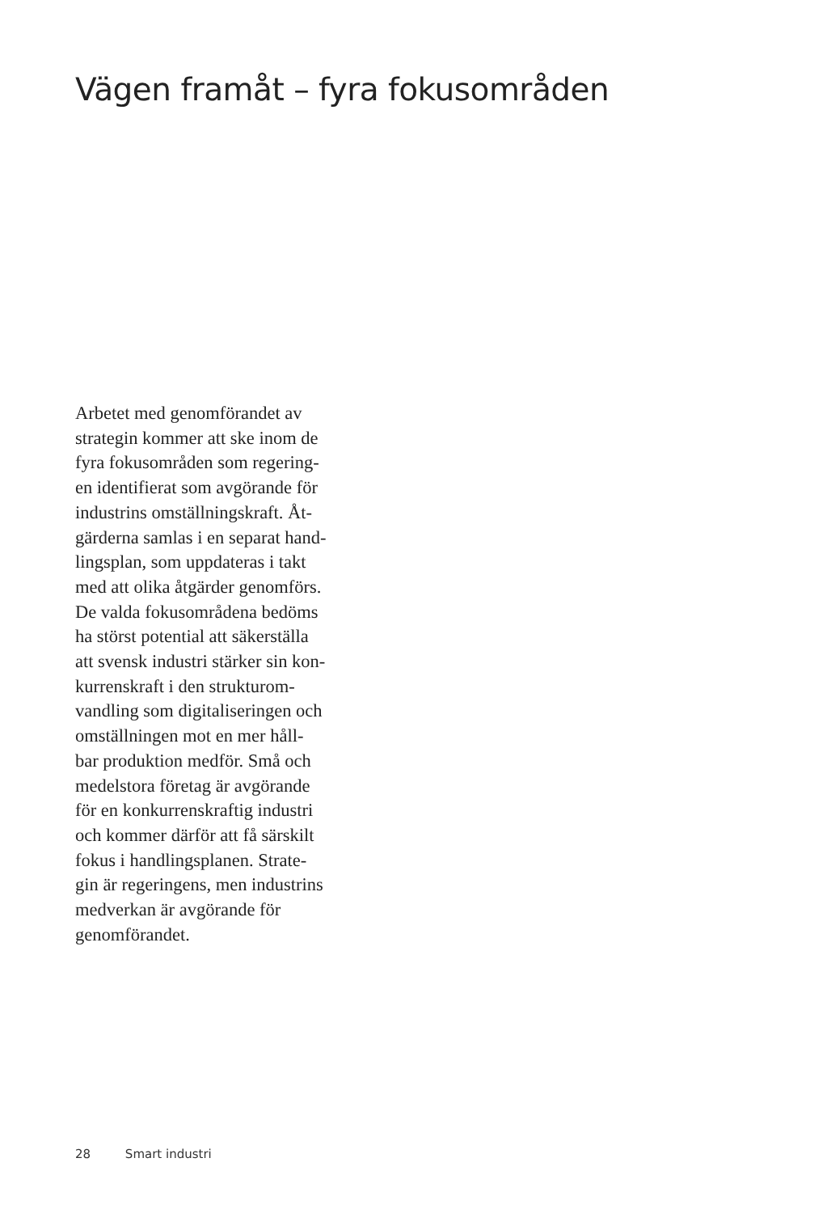Vägen framåt – fyra fokusområden
Arbetet med genomförandet av
strategin kommer att ske inom de
fyra fokusområden som regering-
en identifierat som avgörande för
industrins omställningskraft. Åt-
gärderna samlas i en separat hand-
lingsplan, som uppdateras i takt
med att olika åtgärder genomförs.
De valda fokusområdena bedöms
ha störst potential att säkerställa
att svensk industri stärker sin kon-
kurrenskraft i den strukturom-
vandling som digitaliseringen och
omställningen mot en mer håll-
bar produktion medför. Små och
medelstora företag är avgörande
för en konkurrenskraftig industri
och kommer därför att få särskilt
fokus i handlingsplanen. Strate-
gin är regeringens, men industrins
medverkan är avgörande för
genomförandet.
28 Smart industri